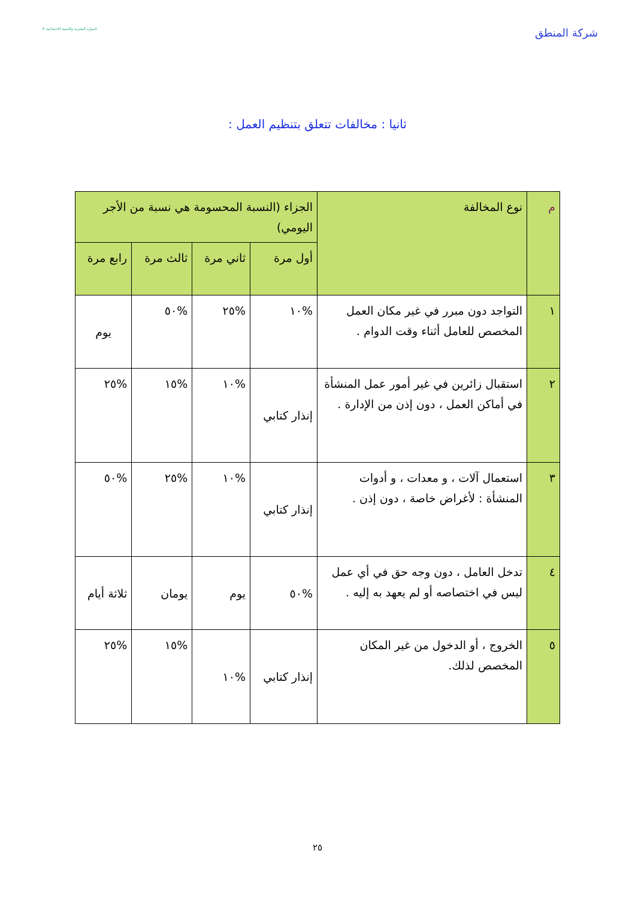شركة المنطق
الموارد البشرية والتنمية الاجتماعية ✳
ثانيا : مخالفات تتعلق بتنظيم العمل :
| م | نوع المخالفة | الجزاء (النسبة المحسومة هي نسبة من الأجر اليومي) | | | |
| --- | --- | --- | --- | --- | --- |
| | | أول مرة | ثاني مرة | ثالث مرة | رابع مرة |
| ١ | التواجد دون مبرر في غير مكان العمل المخصص للعامل أثناء وقت الدوام . | %١٠ | %٢٥ | %٥٠ | يوم |
| ٢ | استقبال زائرين في غير أمور عمل المنشأة في أماكن العمل ، دون إذن من الإدارة . | إنذار كتابي | %١٠ | %١٥ | %٢٥ |
| ٣ | استعمال آلات ، و معدات ، و أدوات المنشأة : لأغراض خاصة ، دون إذن . | إنذار كتابي | %١٠ | %٢٥ | %٥٠ |
| ٤ | تدخل العامل ، دون وجه حق في أي عمل ليس في اختصاصه أو لم يعهد به إليه . | %٥٠ | يوم | يومان | ثلاثة أيام |
| ٥ | الخروج ، أو الدخول من غير المكان المخصص لذلك. | إنذار كتابي | %١٠ | %١٥ | %٢٥ |
٢٥